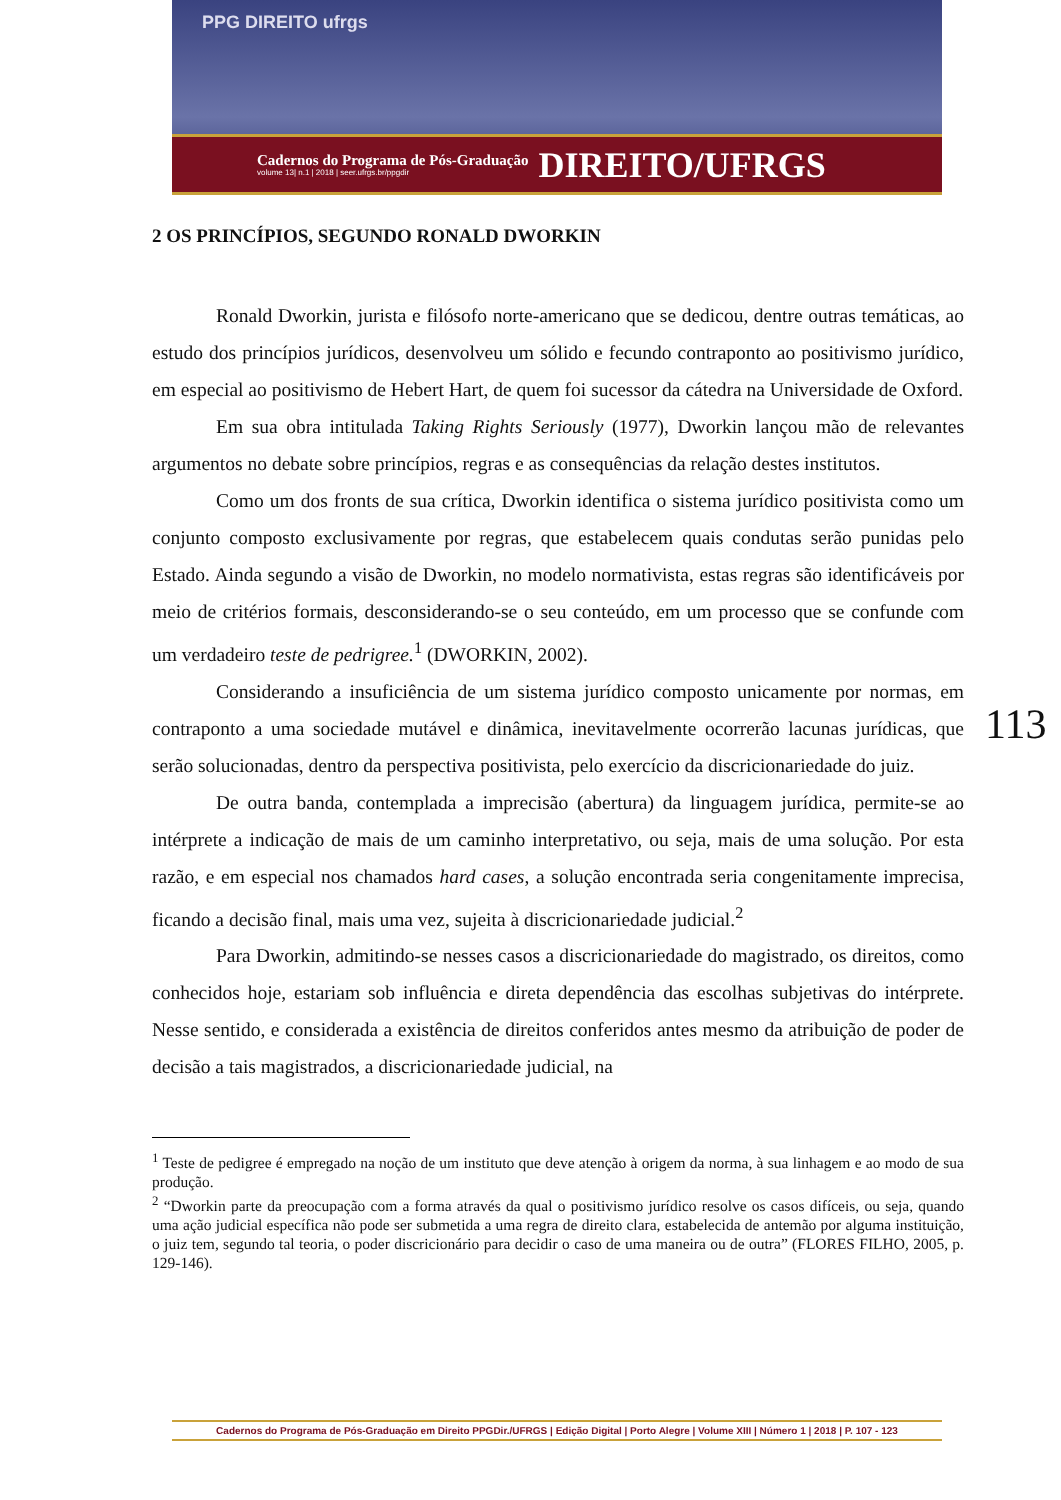PPG DIREITO ufrgs
Cadernos do Programa de Pós-Graduação
volume 13| n.1 | 2018 | seer.ufrgs.br/ppgdir
DIREITO/UFRGS
2 OS PRINCÍPIOS, SEGUNDO RONALD DWORKIN
Ronald Dworkin, jurista e filósofo norte-americano que se dedicou, dentre outras temáticas, ao estudo dos princípios jurídicos, desenvolveu um sólido e fecundo contraponto ao positivismo jurídico, em especial ao positivismo de Hebert Hart, de quem foi sucessor da cátedra na Universidade de Oxford.
Em sua obra intitulada Taking Rights Seriously (1977), Dworkin lançou mão de relevantes argumentos no debate sobre princípios, regras e as consequências da relação destes institutos.
Como um dos fronts de sua crítica, Dworkin identifica o sistema jurídico positivista como um conjunto composto exclusivamente por regras, que estabelecem quais condutas serão punidas pelo Estado. Ainda segundo a visão de Dworkin, no modelo normativista, estas regras são identificáveis por meio de critérios formais, desconsiderando-se o seu conteúdo, em um processo que se confunde com um verdadeiro teste de pedrigree.<sup>1</sup> (DWORKIN, 2002).
Considerando a insuficiência de um sistema jurídico composto unicamente por normas, em contraponto a uma sociedade mutável e dinâmica, inevitavelmente ocorrerão lacunas jurídicas, que serão solucionadas, dentro da perspectiva positivista, pelo exercício da discricionariedade do juiz.
De outra banda, contemplada a imprecisão (abertura) da linguagem jurídica, permite-se ao intérprete a indicação de mais de um caminho interpretativo, ou seja, mais de uma solução. Por esta razão, e em especial nos chamados hard cases, a solução encontrada seria congenitamente imprecisa, ficando a decisão final, mais uma vez, sujeita à discricionariedade judicial.<sup>2</sup>
Para Dworkin, admitindo-se nesses casos a discricionariedade do magistrado, os direitos, como conhecidos hoje, estariam sob influência e direta dependência das escolhas subjetivas do intérprete. Nesse sentido, e considerada a existência de direitos conferidos antes mesmo da atribuição de poder de decisão a tais magistrados, a discricionariedade judicial, na
<sup>1</sup> Teste de pedigree é empregado na noção de um instituto que deve atenção à origem da norma, à sua linhagem e ao modo de sua produção.
<sup>2</sup> “Dworkin parte da preocupação com a forma através da qual o positivismo jurídico resolve os casos difíceis, ou seja, quando uma ação judicial específica não pode ser submetida a uma regra de direito clara, estabelecida de antemão por alguma instituição, o juiz tem, segundo tal teoria, o poder discricionário para decidir o caso de uma maneira ou de outra” (FLORES FILHO, 2005, p. 129-146).
113
Cadernos do Programa de Pós-Graduação em Direito PPGDir./UFRGS | Edição Digital | Porto Alegre | Volume XIII | Número 1 | 2018 | P. 107 - 123